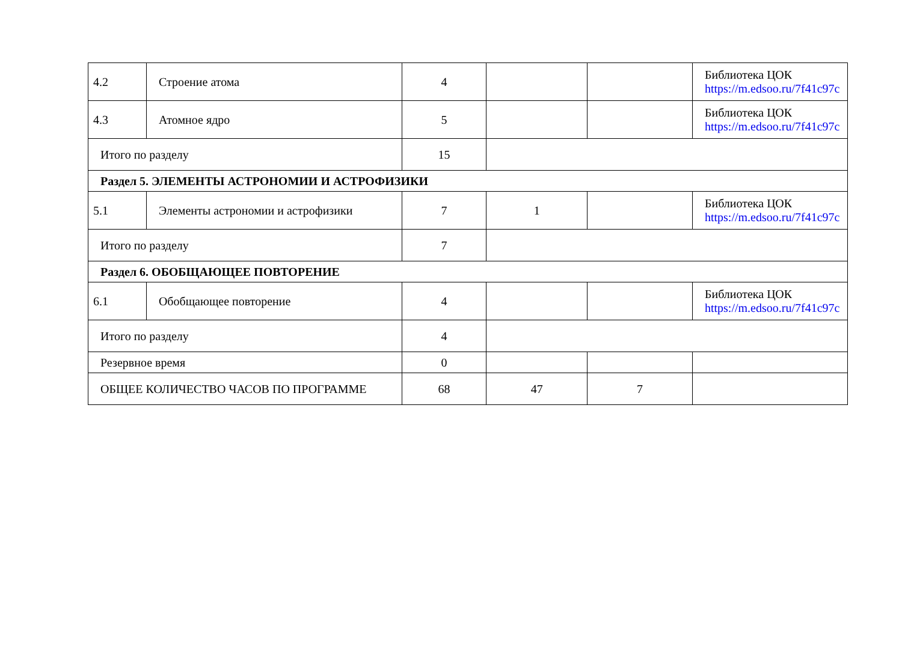| 4.2 | Строение атома | 4 | | | Библиотека ЦОК https://m.edsoo.ru/7f41c97c |
| 4.3 | Атомное ядро | 5 | | | Библиотека ЦОК https://m.edsoo.ru/7f41c97c |
| Итого по разделу | | 15 | | | |
| Раздел 5. ЭЛЕМЕНТЫ АСТРОНОМИИ И АСТРОФИЗИКИ | | | | | |
| 5.1 | Элементы астрономии и астрофизики | 7 | 1 | | Библиотека ЦОК https://m.edsoo.ru/7f41c97c |
| Итого по разделу | | 7 | | | |
| Раздел 6. ОБОБЩАЮЩЕЕ ПОВТОРЕНИЕ | | | | | |
| 6.1 | Обобщающее повторение | 4 | | | Библиотека ЦОК https://m.edsoo.ru/7f41c97c |
| Итого по разделу | | 4 | | | |
| Резервное время | | 0 | | | |
| ОБЩЕЕ КОЛИЧЕСТВО ЧАСОВ ПО ПРОГРАММЕ | | 68 | 47 | 7 | |